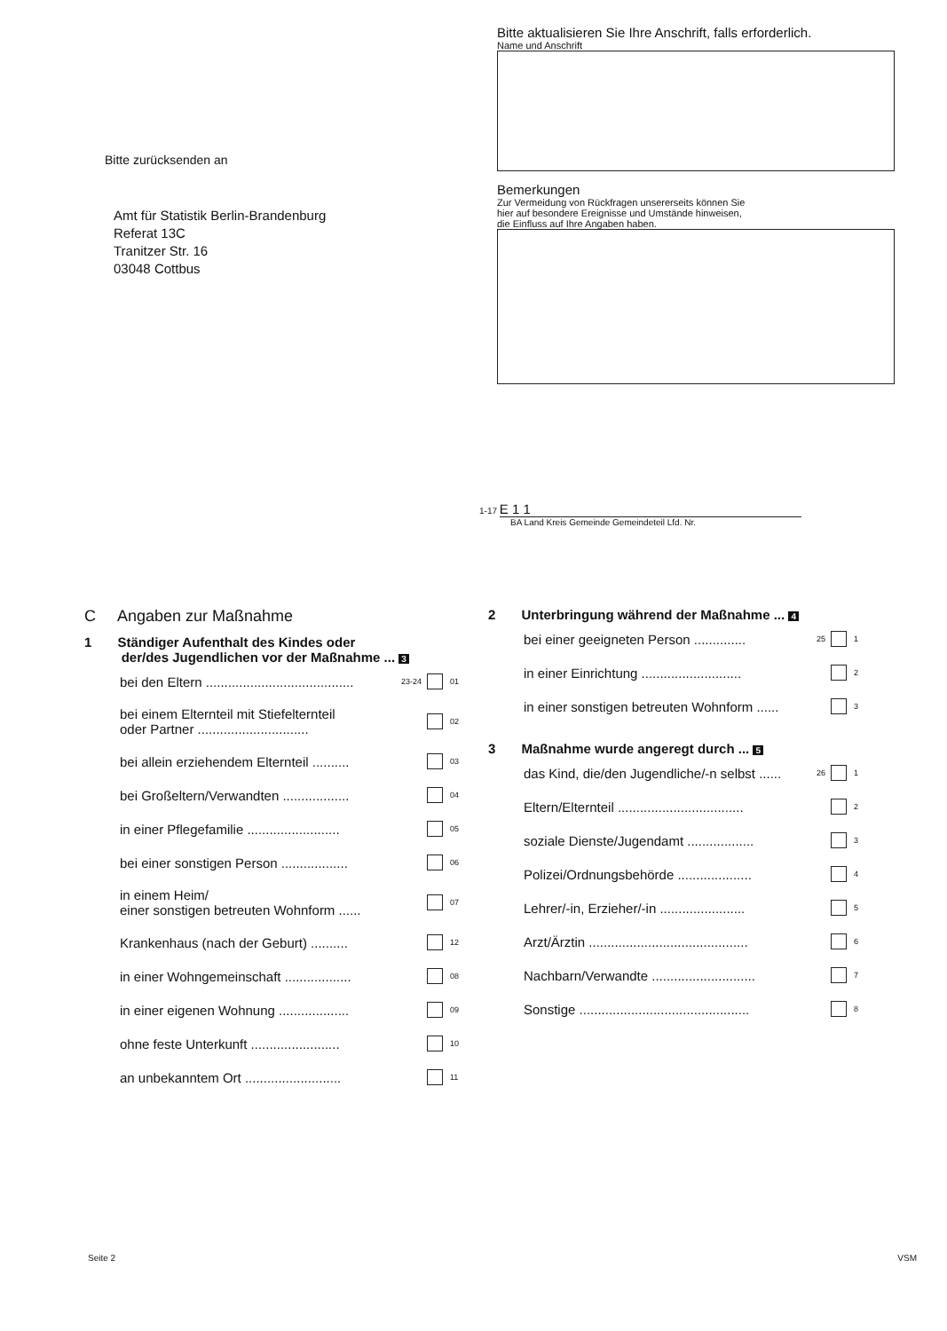Bitte zurücksenden an
Amt für Statistik Berlin-Brandenburg
Referat 13C
Tranitzer Str. 16
03048 Cottbus
Bitte aktualisieren Sie Ihre Anschrift, falls erforderlich.
Name und Anschrift
Bemerkungen
Zur Vermeidung von Rückfragen unsererseits können Sie
hier auf besondere Ereignisse und Umstände hinweisen,
die Einfluss auf Ihre Angaben haben.
1-17 E 1 1
BA Land Kreis Gemeinde Gemeindeteil Lfd. Nr.
C Angaben zur Maßnahme
1 Ständiger Aufenthalt des Kindes oder
der/des Jugendlichen vor der Maßnahme ... 3
bei den Eltern ........................................ 23-24 01
bei einem Elternteil mit Stiefelternteil
oder Partner .............................. 02
bei allein erziehendem Elternteil .......... 03
bei Großeltern/Verwandten .................. 04
in einer Pflegefamilie ......................... 05
bei einer sonstigen Person .................. 06
in einem Heim/
einer sonstigen betreuten Wohnform ...... 07
Krankenhaus (nach der Geburt) .......... 12
in einer Wohngemeinschaft .................. 08
in einer eigenen Wohnung ................... 09
ohne feste Unterkunft ........................ 10
an unbekanntem Ort .......................... 11
2 Unterbringung während der Maßnahme ... 4
bei einer geeigneten Person .............. 25 1
in einer Einrichtung ........................... 2
in einer sonstigen betreuten Wohnform ...... 3
3 Maßnahme wurde angeregt durch ... 5
das Kind, die/den Jugendliche/-n selbst ...... 26 1
Eltern/Elternteil .................................. 2
soziale Dienste/Jugendamt .................. 3
Polizei/Ordnungsbehörde .................... 4
Lehrer/-in, Erzieher/-in ....................... 5
Arzt/Ärztin ........................................... 6
Nachbarn/Verwandte ............................ 7
Sonstige .............................................. 8
Seite 2 VSM